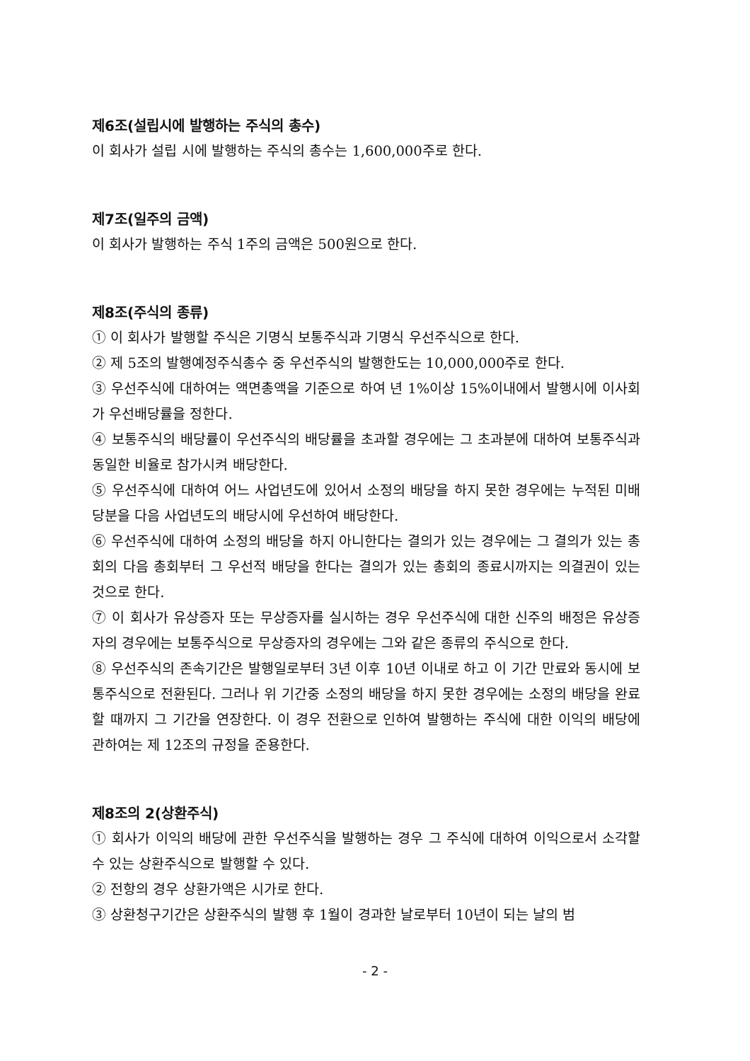제6조(설립시에 발행하는 주식의 총수)
이 회사가 설립 시에 발행하는 주식의 총수는 1,600,000주로 한다.
제7조(일주의 금액)
이 회사가 발행하는 주식 1주의 금액은 500원으로 한다.
제8조(주식의 종류)
① 이 회사가 발행할 주식은 기명식 보통주식과 기명식 우선주식으로 한다.
② 제 5조의 발행예정주식총수 중 우선주식의 발행한도는 10,000,000주로 한다.
③ 우선주식에 대하여는 액면총액을 기준으로 하여 년 1%이상 15%이내에서 발행시에 이사회가 우선배당률을 정한다.
④ 보통주식의 배당률이 우선주식의 배당률을 초과할 경우에는 그 초과분에 대하여 보통주식과 동일한 비율로 참가시켜 배당한다.
⑤ 우선주식에 대하여 어느 사업년도에 있어서 소정의 배당을 하지 못한 경우에는 누적된 미배당분을 다음 사업년도의 배당시에 우선하여 배당한다.
⑥ 우선주식에 대하여 소정의 배당을 하지 아니한다는 결의가 있는 경우에는 그 결의가 있는 총회의 다음 총회부터 그 우선적 배당을 한다는 결의가 있는 총회의 종료시까지는 의결권이 있는 것으로 한다.
⑦ 이 회사가 유상증자 또는 무상증자를 실시하는 경우 우선주식에 대한 신주의 배정은 유상증자의 경우에는 보통주식으로 무상증자의 경우에는 그와 같은 종류의 주식으로 한다.
⑧ 우선주식의 존속기간은 발행일로부터 3년 이후 10년 이내로 하고 이 기간 만료와 동시에 보통주식으로 전환된다. 그러나 위 기간중 소정의 배당을 하지 못한 경우에는 소정의 배당을 완료할 때까지 그 기간을 연장한다. 이 경우 전환으로 인하여 발행하는 주식에 대한 이익의 배당에 관하여는 제 12조의 규정을 준용한다.
제8조의 2(상환주식)
① 회사가 이익의 배당에 관한 우선주식을 발행하는 경우 그 주식에 대하여 이익으로서 소각할 수 있는 상환주식으로 발행할 수 있다.
② 전항의 경우 상환가액은 시가로 한다.
③ 상환청구기간은 상환주식의 발행 후 1월이 경과한 날로부터 10년이 되는 날의 범
- 2 -